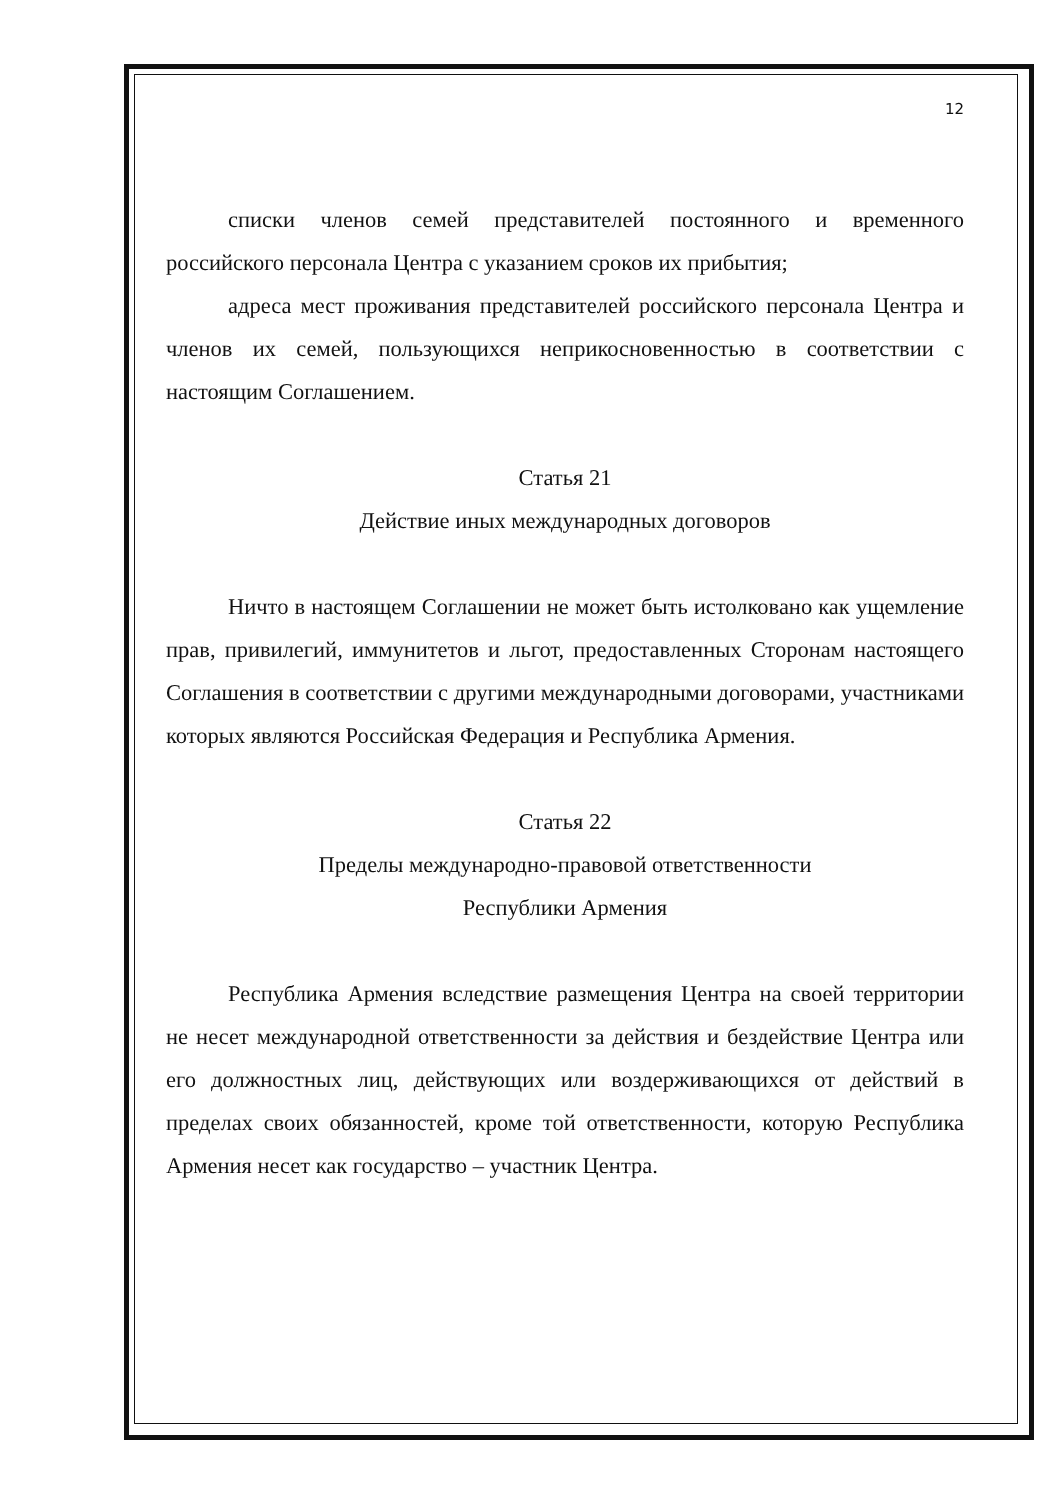12
списки членов семей представителей постоянного и временного российского персонала Центра с указанием сроков их прибытия;
адреса мест проживания представителей российского персонала Центра и членов их семей, пользующихся неприкосновенностью в соответствии с настоящим Соглашением.
Статья 21
Действие иных международных договоров
Ничто в настоящем Соглашении не может быть истолковано как ущемление прав, привилегий, иммунитетов и льгот, предоставленных Сторонам настоящего Соглашения в соответствии с другими международными договорами, участниками которых являются Российская Федерация и Республика Армения.
Статья 22
Пределы международно-правовой ответственности
Республики Армения
Республика Армения вследствие размещения Центра на своей территории не несет международной ответственности за действия и бездействие Центра или его должностных лиц, действующих или воздерживающихся от действий в пределах своих обязанностей, кроме той ответственности, которую Республика Армения несет как государство – участник Центра.